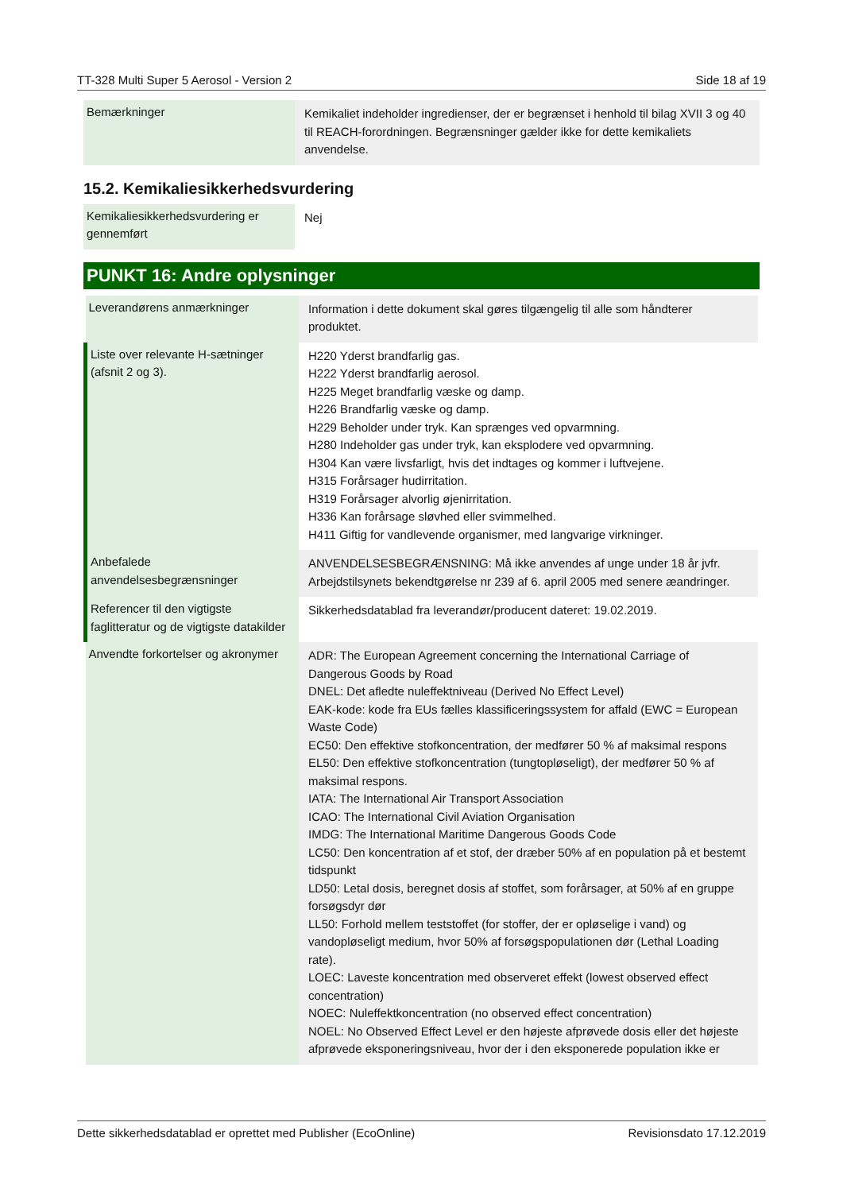TT-328 Multi Super 5 Aerosol - Version 2 Side 18 af 19
| Bemærkninger | Kemikaliet indeholder ingredienser, der er begrænset i henhold til bilag XVII 3 og 40 til REACH-forordningen. Begrænsninger gælder ikke for dette kemikaliets anvendelse. |
15.2. Kemikaliesikkerhedsvurdering
| Kemikaliesikkerhedsvurdering er gennemført | Nej |
PUNKT 16: Andre oplysninger
| Leverandørens anmærkninger | Information i dette dokument skal gøres tilgængelig til alle som håndterer produktet. |
| Liste over relevante H-sætninger (afsnit 2 og 3). | H220 Yderst brandfarlig gas. H222 Yderst brandfarlig aerosol. H225 Meget brandfarlig væske og damp. H226 Brandfarlig væske og damp. H229 Beholder under tryk. Kan sprænges ved opvarmning. H280 Indeholder gas under tryk, kan eksplodere ved opvarmning. H304 Kan være livsfarligt, hvis det indtages og kommer i luftvejene. H315 Forårsager hudirritation. H319 Forårsager alvorlig øjenirritation. H336 Kan forårsage sløvhed eller svimmelhed. H411 Giftig for vandlevende organismer, med langvarige virkninger. |
| Anbefalede anvendelsesbegrænsninger | ANVENDELSESBEGRÆNSNING: Må ikke anvendes af unge under 18 år jvfr. Arbejdstilsynets bekendtgørelse nr 239 af 6. april 2005 med senere æandringer. |
| Referencer til den vigtigste faglitteratur og de vigtigste datakilder | Sikkerhedsdatablad fra leverandør/producent dateret: 19.02.2019. |
| Anvendte forkortelser og akronymer | ADR: The European Agreement concerning the International Carriage of Dangerous Goods by Road DNEL: Det afledte nuleffektniveau (Derived No Effect Level) EAK-kode: kode fra EUs fælles klassificeringssystem for affald (EWC = European Waste Code) EC50: Den effektive stofkoncentration, der medfører 50 % af maksimal respons EL50: Den effektive stofkoncentration (tungtopløseligt), der medfører 50 % af maksimal respons. IATA: The International Air Transport Association ICAO: The International Civil Aviation Organisation IMDG: The International Maritime Dangerous Goods Code LC50: Den koncentration af et stof, der dræber 50% af en population på et bestemt tidspunkt LD50: Letal dosis, beregnet dosis af stoffet, som forårsager, at 50% af en gruppe forsøgsdyr dør LL50: Forhold mellem teststoffet (for stoffer, der er opløselige i vand) og vandopløseligt medium, hvor 50% af forsøgspopulationen dør (Lethal Loading rate). LOEC: Laveste koncentration med observeret effekt (lowest observed effect concentration) NOEC: Nuleffektkoncentration (no observed effect concentration) NOEL: No Observed Effect Level er den højeste afprøvede dosis eller det højeste afprøvede eksponeringsniveau, hvor der i den eksponerede population ikke er |
Dette sikkerhedsdatablad er oprettet med Publisher (EcoOnline) Revisionsdato 17.12.2019